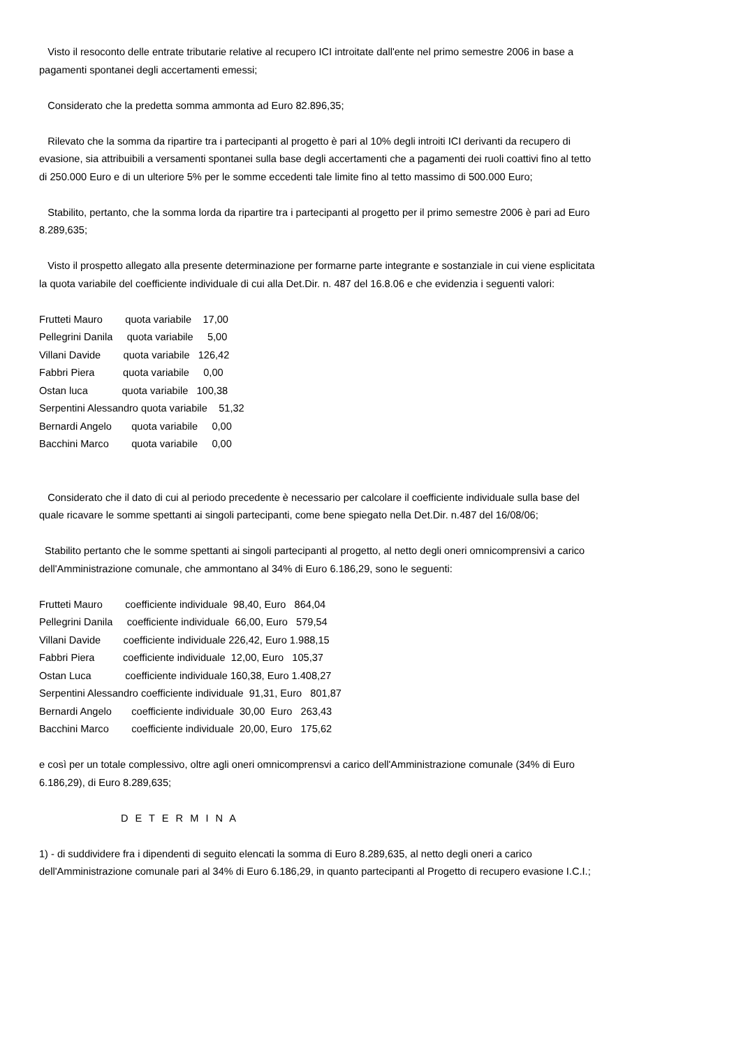Visto il resoconto delle entrate tributarie relative al recupero ICI introitate dall'ente nel primo semestre 2006 in base a pagamenti spontanei degli accertamenti emessi;
Considerato che la predetta somma ammonta ad Euro 82.896,35;
Rilevato che la somma da ripartire tra i partecipanti al progetto è pari al 10% degli introiti ICI derivanti da recupero di evasione, sia attribuibili a versamenti spontanei sulla base degli accertamenti che a pagamenti dei ruoli coattivi fino al tetto di 250.000 Euro e di un ulteriore 5% per le somme eccedenti tale limite fino al tetto massimo di 500.000 Euro;
Stabilito, pertanto, che la somma lorda da ripartire tra i partecipanti al progetto per il primo semestre 2006 è pari ad Euro 8.289,635;
Visto il prospetto allegato alla presente determinazione per formarne parte integrante e sostanziale in cui viene esplicitata la quota variabile del coefficiente individuale di cui alla Det.Dir. n. 487 del 16.8.06 e che evidenzia i seguenti valori:
Frutteti Mauro quota variabile 17,00 Pellegrini Danila quota variabile 5,00 Villani Davide quota variabile 126,42 Fabbri Piera quota variabile 0,00 Ostan luca quota variabile 100,38 Serpentini Alessandro quota variabile 51,32 Bernardi Angelo quota variabile 0,00 Bacchini Marco quota variabile 0,00
Considerato che il dato di cui al periodo precedente è necessario per calcolare il coefficiente individuale sulla base del quale ricavare le somme spettanti ai singoli partecipanti, come bene spiegato nella Det.Dir. n.487 del 16/08/06;
Stabilito pertanto che le somme spettanti ai singoli partecipanti al progetto, al netto degli oneri omnicomprensivi a carico dell'Amministrazione comunale, che ammontano al 34% di Euro 6.186,29, sono le seguenti:
Frutteti Mauro coefficiente individuale 98,40, Euro 864,04 Pellegrini Danila coefficiente individuale 66,00, Euro 579,54 Villani Davide coefficiente individuale 226,42, Euro 1.988,15 Fabbri Piera coefficiente individuale 12,00, Euro 105,37 Ostan Luca coefficiente individuale 160,38, Euro 1.408,27 Serpentini Alessandro coefficiente individuale 91,31, Euro 801,87 Bernardi Angelo coefficiente individuale 30,00 Euro 263,43 Bacchini Marco coefficiente individuale 20,00, Euro 175,62
e così per un totale complessivo, oltre agli oneri omnicomprensvi a carico dell'Amministrazione comunale (34% di Euro 6.186,29), di Euro 8.289,635;
D E T E R M I N A
1) - di suddividere fra i dipendenti di seguito elencati la somma di Euro 8.289,635, al netto degli oneri a carico dell'Amministrazione comunale pari al 34% di Euro 6.186,29, in quanto partecipanti al Progetto di recupero evasione I.C.I.;